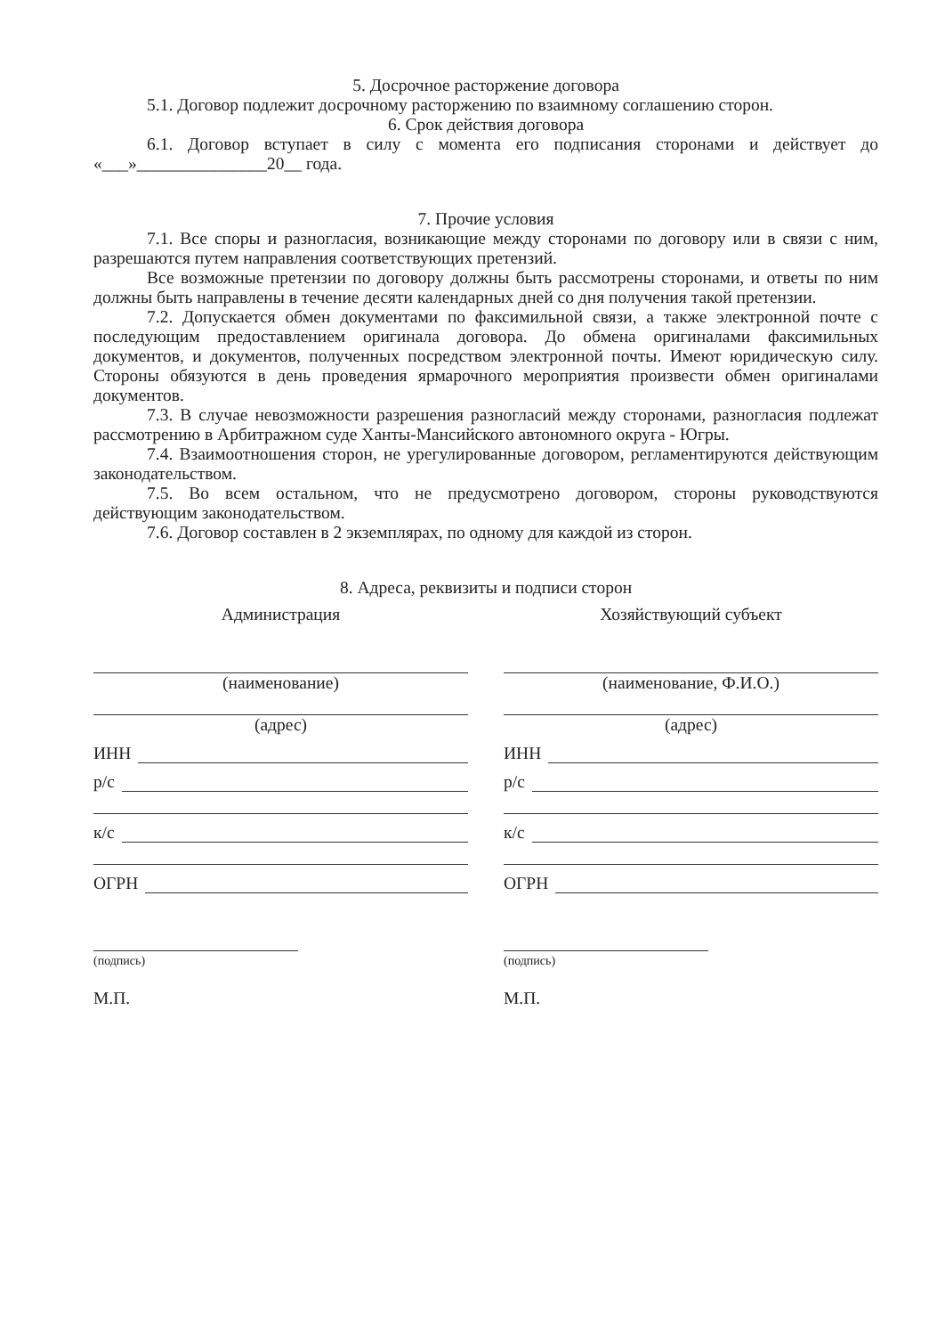5. Досрочное расторжение договора
5.1. Договор подлежит досрочному расторжению по взаимному соглашению сторон.
6. Срок действия договора
6.1. Договор вступает в силу с момента его подписания сторонами и действует до «___»_______________20__ года.
7. Прочие условия
7.1. Все споры и разногласия, возникающие между сторонами по договору или в связи с ним, разрешаются путем направления соответствующих претензий.
Все возможные претензии по договору должны быть рассмотрены сторонами, и ответы по ним должны быть направлены в течение десяти календарных дней со дня получения такой претензии.
7.2. Допускается обмен документами по факсимильной связи, а также электронной почте с последующим предоставлением оригинала договора. До обмена оригиналами факсимильных документов, и документов, полученных посредством электронной почты. Имеют юридическую силу. Стороны обязуются в день проведения ярмарочного мероприятия произвести обмен оригиналами документов.
7.3. В случае невозможности разрешения разногласий между сторонами, разногласия подлежат рассмотрению в Арбитражном суде Ханты-Мансийского автономного округа - Югры.
7.4. Взаимоотношения сторон, не урегулированные договором, регламентируются действующим законодательством.
7.5. Во всем остальном, что не предусмотрено договором, стороны руководствуются действующим законодательством.
7.6. Договор составлен в 2 экземплярах, по одному для каждой из сторон.
8. Адреса, реквизиты и подписи сторон
Администрация
(наименование)
(адрес)
ИНН
р/с
к/с
ОГРН
(подпись)
М.П.
Хозяйствующий субъект
(наименование, Ф.И.О.)
(адрес)
ИНН
р/с
к/с
ОГРН
(подпись)
М.П.